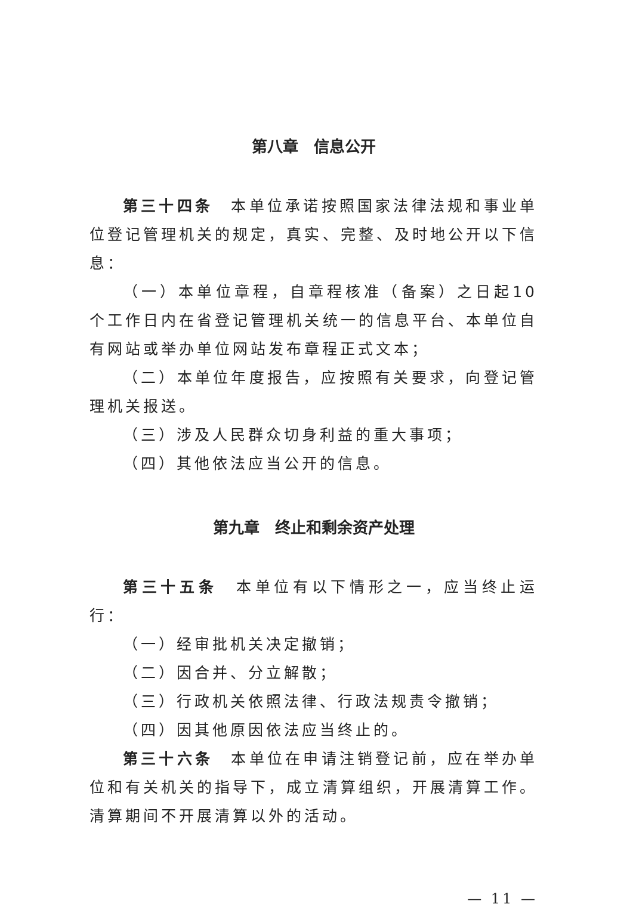第八章　信息公开
第三十四条　本单位承诺按照国家法律法规和事业单位登记管理机关的规定，真实、完整、及时地公开以下信息：
（一）本单位章程，自章程核准（备案）之日起10个工作日内在省登记管理机关统一的信息平台、本单位自有网站或举办单位网站发布章程正式文本；
（二）本单位年度报告，应按照有关要求，向登记管理机关报送。
（三）涉及人民群众切身利益的重大事项；
（四）其他依法应当公开的信息。
第九章　终止和剩余资产处理
第三十五条　本单位有以下情形之一，应当终止运行：
（一）经审批机关决定撤销；
（二）因合并、分立解散；
（三）行政机关依照法律、行政法规责令撤销；
（四）因其他原因依法应当终止的。
第三十六条　本单位在申请注销登记前，应在举办单位和有关机关的指导下，成立清算组织，开展清算工作。清算期间不开展清算以外的活动。
— 11 —